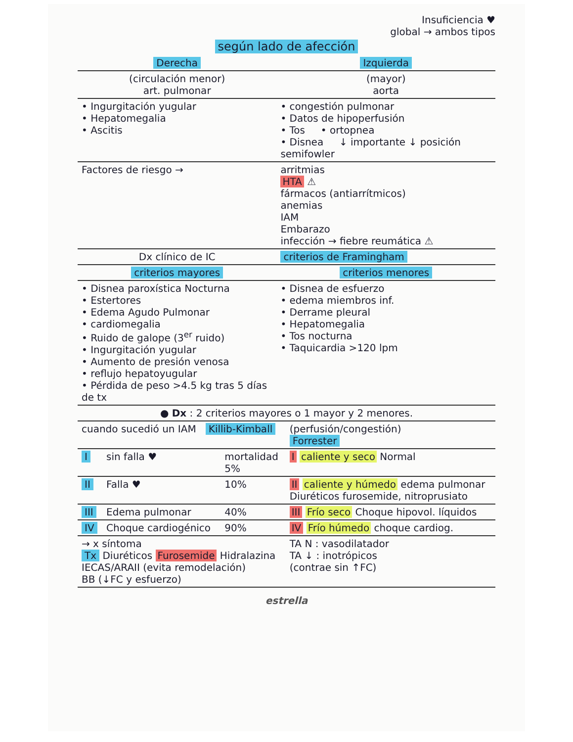Insuficiencia ♥
global → ambos tipos
según lado de afección
| Derecha | Izquierda |
| (circulación menor) art. pulmonar | (mayor) aorta |
| • Ingurgitación yugular • Hepatomegalia • Ascitis | • congestión pulmonar • Datos de hipoperfusión • Tos • ortopnea • Disnea ↓ importante ↓ posición semifowler |
| Factores de riesgo → | arritmias HTA ⚠ fármacos (antiarrítmicos) anemias IAM Embarazo infección → fiebre reumática ⚠ |
| Dx clínico de IC | criterios de Framingham |
| criterios mayores | criterios menores |
| • Disnea paroxística Nocturna • Estertores • Edema Agudo Pulmonar • cardiomegalia • Ruido de galope (3<sup>er</sup> ruido) • Ingurgitación yugular • Aumento de presión venosa • reflujo hepatoyugular • Pérdida de peso >4.5 kg tras 5 días de tx | • Disnea de esfuerzo • edema miembros inf. • Derrame pleural • Hepatomegalia • Tos nocturna • Taquicardia >120 lpm |
| ● Dx : 2 criterios mayores o 1 mayor y 2 menores. | |
| cuando sucedió un IAM Killib-Kimball | | | (perfusión/congestión) Forrester |
| I | sin falla ♥ | mortalidad 5% | I caliente y seco Normal |
| II | Falla ♥ | 10% | II caliente y húmedo edema pulmonar Diuréticos furosemide, nitroprusiato |
| III | Edema pulmonar | 40% | III Frío seco Choque hipovol. líquidos |
| IV | Choque cardiogénico | 90% | IV Frío húmedo choque cardiog. |
| → x síntoma Tx Diuréticos Furosemide Hidralazina IECAS/ARAII (evita remodelación) BB (↓FC y esfuerzo) | | | TA N : vasodilatador TA ↓ : inotrópicos (contrae sin ↑FC) |
estrella